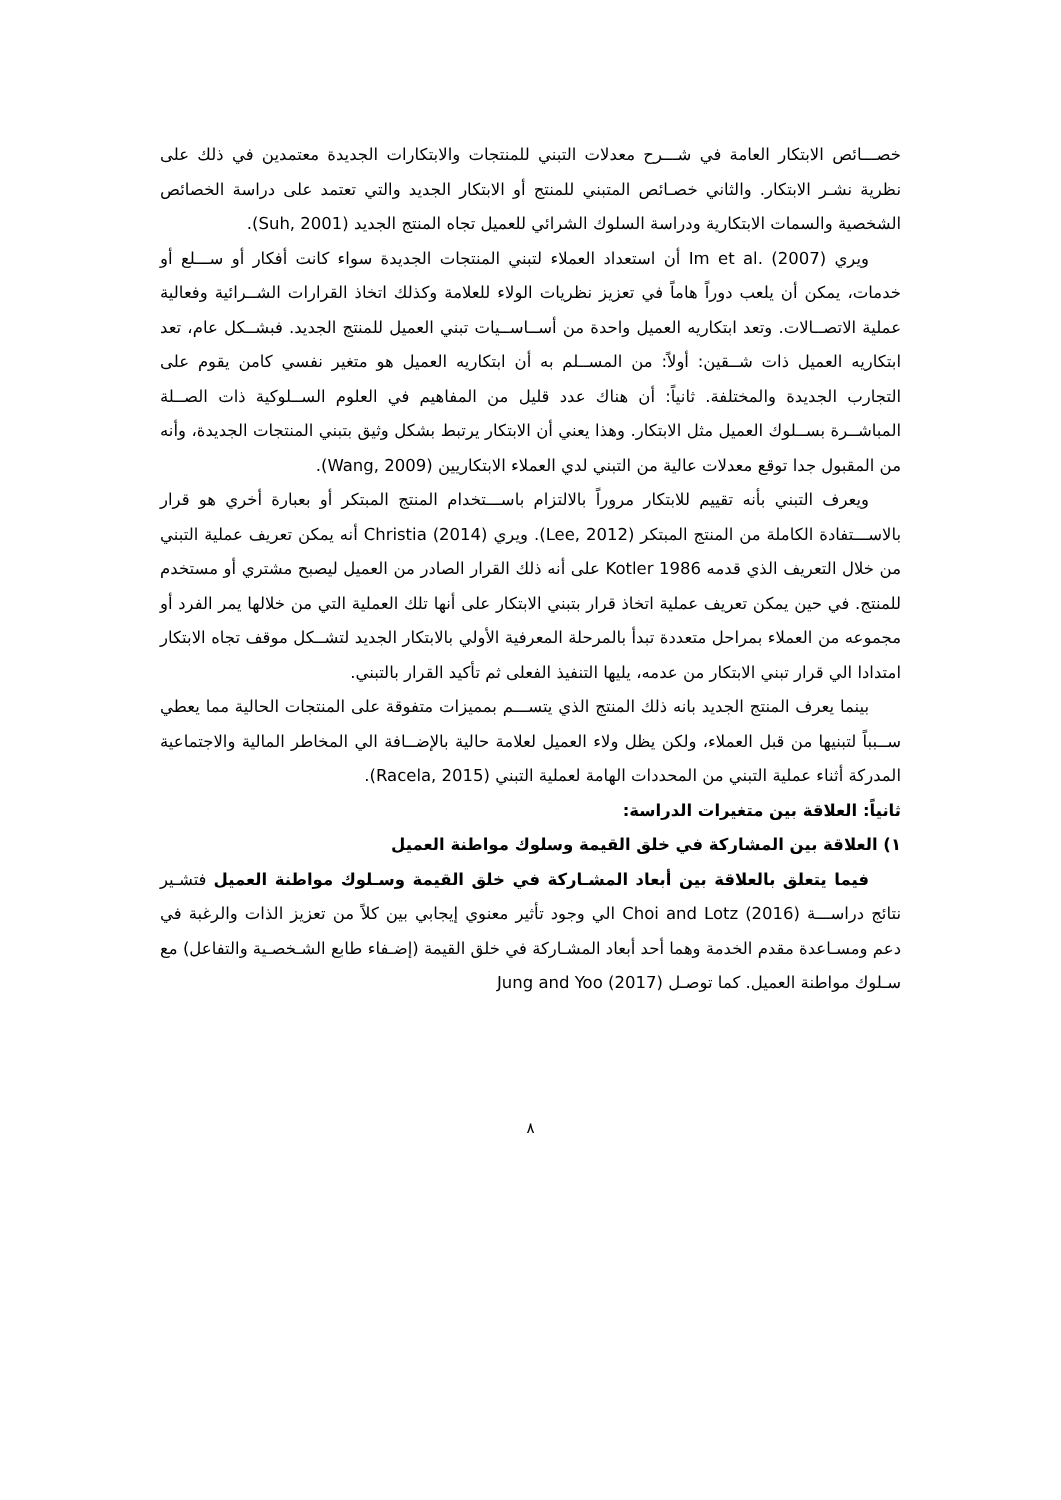خصـــائص الابتكار العامة في شـــرح معدلات التبني للمنتجات والابتكارات الجديدة معتمدين في ذلك على نظرية نشـر الابتكار. والثاني خصـائص المتبني للمنتج أو الابتكار الجديد والتي تعتمد على دراسة الخصائص الشخصية والسمات الابتكارية ودراسة السلوك الشرائي للعميل تجاه المنتج الجديد (Suh, 2001).
ويري Im et al. (2007) أن استعداد العملاء لتبني المنتجات الجديدة سواء كانت أفكار أو ســـلع أو خدمات، يمكن أن يلعب دوراً هاماً في تعزيز نظريات الولاء للعلامة وكذلك اتخاذ القرارات الشــرائية وفعالية عملية الاتصــالات. وتعد ابتكاريه العميل واحدة من أســاســيات تبني العميل للمنتج الجديد. فبشــكل عام، تعد ابتكاريه العميل ذات شــقين: أولاً: من المســلم به أن ابتكاريه العميل هو متغير نفسي كامن يقوم على التجارب الجديدة والمختلفة. ثانياً: أن هناك عدد قليل من المفاهيم في العلوم الســلوكية ذات الصــلة المباشــرة بســلوك العميل مثل الابتكار. وهذا يعني أن الابتكار يرتبط بشكل وثيق بتبني المنتجات الجديدة، وأنه من المقبول جدا توقع معدلات عالية من التبني لدي العملاء الابتكاريين (Wang, 2009).
ويعرف التبني بأنه تقييم للابتكار مروراً بالالتزام باســـتخدام المنتج المبتكر أو بعبارة أخري هو قرار بالاســـتفادة الكاملة من المنتج المبتكر (Lee, 2012). ويري Christia (2014) أنه يمكن تعريف عملية التبني من خلال التعريف الذي قدمه Kotler 1986 على أنه ذلك القرار الصادر من العميل ليصبح مشتري أو مستخدم للمنتج. في حين يمكن تعريف عملية اتخاذ قرار بتبني الابتكار على أنها تلك العملية التي من خلالها يمر الفرد أو مجموعه من العملاء بمراحل متعددة تبدأ بالمرحلة المعرفية الأولي بالابتكار الجديد لتشــكل موقف تجاه الابتكار امتدادا الي قرار تبني الابتكار من عدمه، يليها التنفيذ الفعلى ثم تأكيد القرار بالتبني.
بينما يعرف المنتج الجديد بانه ذلك المنتج الذي يتســـم بمميزات متفوقة على المنتجات الحالية مما يعطي ســبباً لتبنيها من قبل العملاء، ولكن يظل ولاء العميل لعلامة حالية بالإضــافة الي المخاطر المالية والاجتماعية المدركة أثناء عملية التبني من المحددات الهامة لعملية التبني (Racela, 2015).
ثانياً: العلاقة بين متغيرات الدراسة:
١) العلاقة بين المشاركة في خلق القيمة وسلوك مواطنة العميل
فيما يتعلق بالعلاقة بين أبعاد المشـاركة في خلق القيمة وسـلوك مواطنة العميل فتشـير نتائج دراســـة Choi and Lotz (2016) الي وجود تأثير معنوي إيجابي بين كلاً من تعزيز الذات والرغبة في دعم ومسـاعدة مقدم الخدمة وهما أحد أبعاد المشـاركة في خلق القيمة (إضـفاء طابع الشـخصـية والتفاعل) مع سـلوك مواطنة العميل. كما توصـل Jung and Yoo (2017)
٨